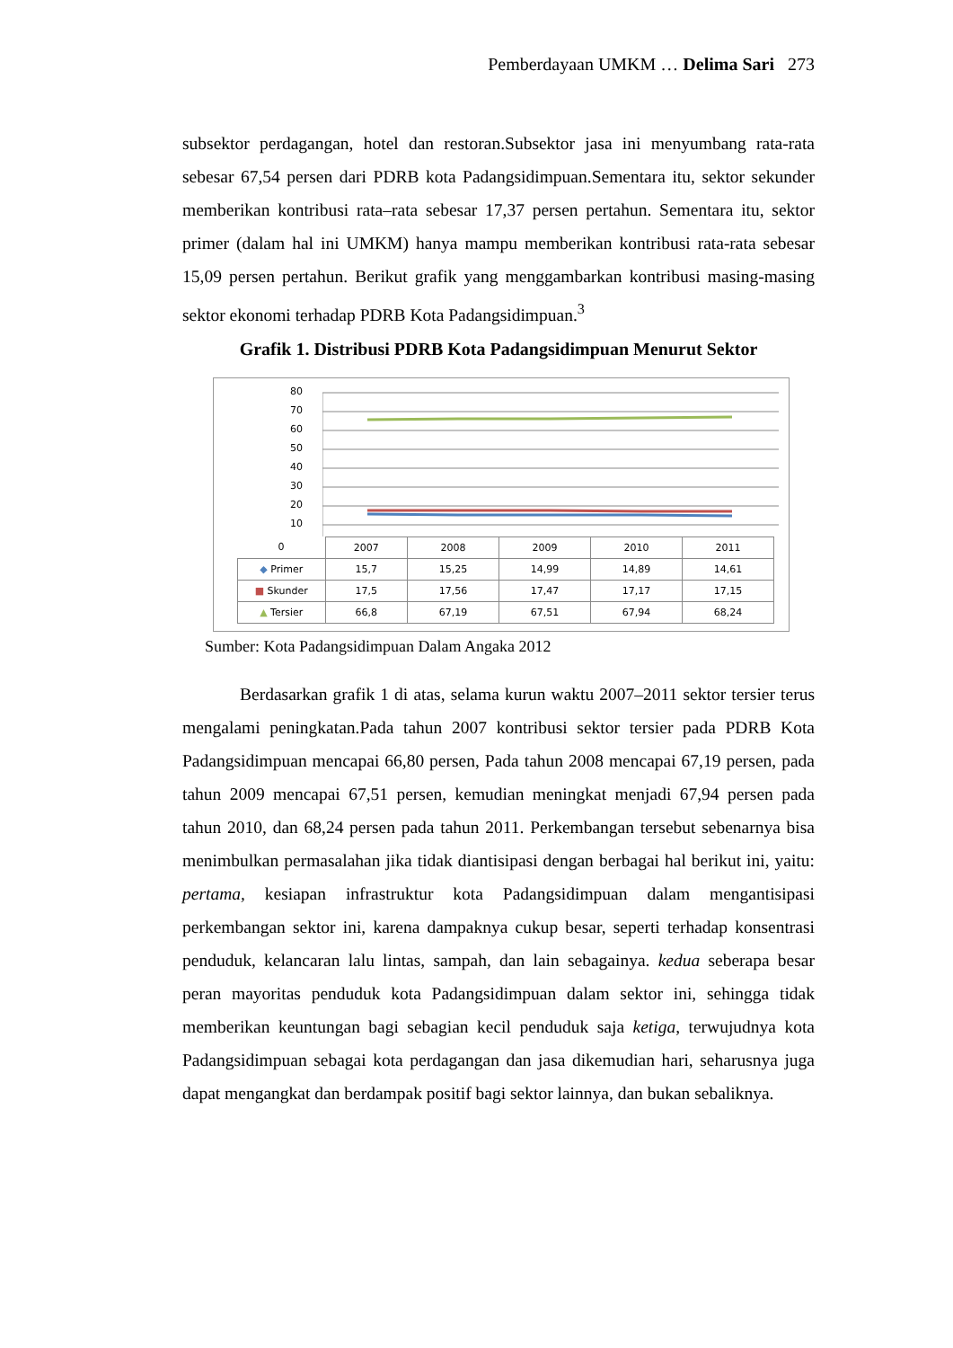Pemberdayaan UMKM … Delima Sari 273
subsektor perdagangan, hotel dan restoran.Subsektor jasa ini menyumbang rata-rata sebesar 67,54 persen dari PDRB kota Padangsidimpuan.Sementara itu, sektor sekunder memberikan kontribusi rata–rata sebesar 17,37 persen pertahun. Sementara itu, sektor primer (dalam hal ini UMKM) hanya mampu memberikan kontribusi rata-rata sebesar 15,09 persen pertahun. Berikut grafik yang menggambarkan kontribusi masing-masing sektor ekonomi terhadap PDRB Kota Padangsidimpuan.<sup>3</sup>
Grafik 1. Distribusi PDRB Kota Padangsidimpuan Menurut Sektor
80
70
60
50
40
30
20
10
| 0 | 2007 | 2008 | 2009 | 2010 | 2011 |
| --- | --- | --- | --- | --- | --- |
| ◆ Primer | 15,7 | 15,25 | 14,99 | 14,89 | 14,61 |
| ■ Skunder | 17,5 | 17,56 | 17,47 | 17,17 | 17,15 |
| ▲ Tersier | 66,8 | 67,19 | 67,51 | 67,94 | 68,24 |
Sumber: Kota Padangsidimpuan Dalam Angaka 2012
Berdasarkan grafik 1 di atas, selama kurun waktu 2007–2011 sektor tersier terus mengalami peningkatan.Pada tahun 2007 kontribusi sektor tersier pada PDRB Kota Padangsidimpuan mencapai 66,80 persen, Pada tahun 2008 mencapai 67,19 persen, pada tahun 2009 mencapai 67,51 persen, kemudian meningkat menjadi 67,94 persen pada tahun 2010, dan 68,24 persen pada tahun 2011. Perkembangan tersebut sebenarnya bisa menimbulkan permasalahan jika tidak diantisipasi dengan berbagai hal berikut ini, yaitu: pertama, kesiapan infrastruktur kota Padangsidimpuan dalam mengantisipasi perkembangan sektor ini, karena dampaknya cukup besar, seperti terhadap konsentrasi penduduk, kelancaran lalu lintas, sampah, dan lain sebagainya. kedua seberapa besar peran mayoritas penduduk kota Padangsidimpuan dalam sektor ini, sehingga tidak memberikan keuntungan bagi sebagian kecil penduduk saja ketiga, terwujudnya kota Padangsidimpuan sebagai kota perdagangan dan jasa dikemudian hari, seharusnya juga dapat mengangkat dan berdampak positif bagi sektor lainnya, dan bukan sebaliknya.